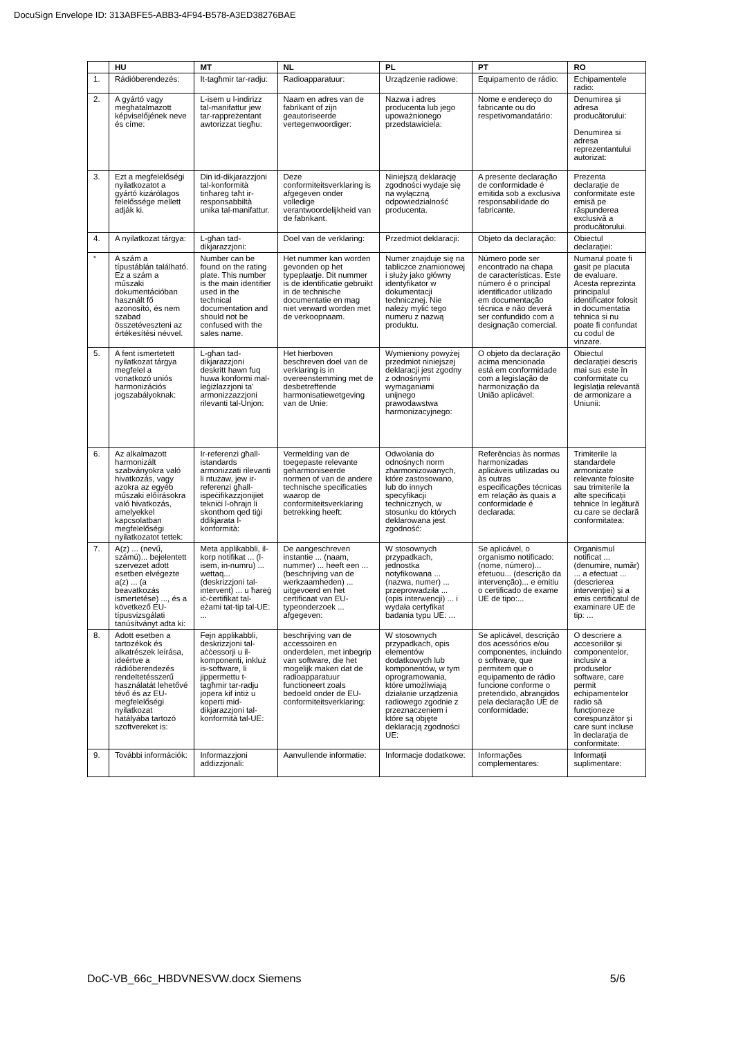DocuSign Envelope ID: 313ABFE5-ABB3-4F94-B578-A3ED38276BAE
| | HU | MT | NL | PL | PT | RO |
| --- | --- | --- | --- | --- | --- | --- |
| 1. | Rádióberendezés: | It-tagħmir tar-radju: | Radioapparatuur: | Urządzenie radiowe: | Equipamento de rádio: | Echipamentele radio: |
| 2. | A gyártó vagy meghatalmazott képviselőjének neve és címe: | L-isem u l-indirizz tal-manifattur jew tar-rappreżentant awtorizzat tiegħu: | Naam en adres van de fabrikant of zijn geautoriseerde vertegenwoordiger: | Nazwa i adres producenta lub jego upoważnionego przedstawiciela: | Nome e endereço do fabricante ou do respetivomandatário: | Denumirea și adresa producătorului: Denumirea si adresa reprezentantului autorizat: |
| 3. | Ezt a megfelelőségi nyilatkozatot a gyártó kizárólagos felelőssége mellett adják ki. | Din id-dikjarazzjoni tal-konformità tinħareg taħt ir-responsabbiltà unika tal-manifattur. | Deze conformiteitsverklaring is afgegeven onder volledige verantwoordelijkheid van de fabrikant. | Niniejszą deklarację zgodności wydaje się na wyłączną odpowiedzialność producenta. | A presente declaração de conformidade é emitida sob a exclusiva responsabilidade do fabricante. | Prezenta declarație de conformitate este emisă pe răspunderea exclusivă a producătorului. |
| 4. | A nyilatkozat tárgya: | L-għan tad-dikjarazzjoni: | Doel van de verklaring: | Przedmiot deklaracji: | Objeto da declaração: | Obiectul declarației: |
| <sup>*</sup> | A szám a típustáblán található. Ez a szám a műszaki dokumentációban használt fő azonosító, és nem szabad összetéveszteni az értékesítési névvel. | Number can be found on the rating plate. This number is the main identifier used in the technical documentation and should not be confused with the sales name. | Het nummer kan worden gevonden op het typeplaatje. Dit nummer is de identificatie gebruikt in de technische documentatie en mag niet verward worden met de verkoopnaam. | Numer znajduje się na tabliczce znamionowej i służy jako główny identyfikator w dokumentacji technicznej. Nie należy mylić tego numeru z nazwą produktu. | Número pode ser encontrado na chapa de características. Este número é o principal identificador utilizado em documentação técnica e não deverá ser confundido com a designação comercial. | Numarul poate fi gasit pe placuta de evaluare. Acesta reprezinta principalul identificator folosit in documentatia tehnica si nu poate fi confundat cu codul de vinzare. |
| 5. | A fent ismertetett nyilatkozat tárgya megfelel a vonatkozó uniós harmonizációs jogszabályoknak: | L-għan tad-dikjarazzjoni deskritt hawn fuq huwa konformi mal-leġiżlazzjoni ta' armonizzazzjoni rilevanti tal-Unjon: | Het hierboven beschreven doel van de verklaring is in overeenstemming met de desbetreffende harmonisatiewetgeving van de Unie: | Wymieniony powyżej przedmiot niniejszej deklaracji jest zgodny z odnośnymi wymaganiami unijnego prawodawstwa harmonizacyjnego: | O objeto da declaração acima mencionada está em conformidade com a legislação de harmonização da União aplicável: | Obiectul declarației descris mai sus este în conformitate cu legislația relevantă de armonizare a Uniunii: |
| 6. | Az alkalmazott harmonizált szabványokra való hivatkozás, vagy azokra az egyéb műszaki előírásokra való hivatkozás, amelyekkel kapcsolatban megfelelőségi nyilatkozatot tettek: | Ir-referenzi għall-istandards armonizzati rilevanti li ntużaw, jew ir-referenzi għall-ispeċifikazzjonijiet tekniċi l-oħrajn li skonthom qed tiġi ddikjarata l-konformità: | Vermelding van de toegepaste relevante geharmoniseerde normen of van de andere technische specificaties waarop de conformiteitsverklaring betrekking heeft: | Odwołania do odnośnych norm zharmonizowanych, które zastosowano, lub do innych specyfikacji technicznych, w stosunku do których deklarowana jest zgodność: | Referências às normas harmonizadas aplicáveis utilizadas ou às outras especificações técnicas em relação às quais a conformidade é declarada: | Trimiterile la standardele armonizate relevante folosite sau trimiterile la alte specificații tehnice în legătură cu care se declară conformitatea: |
| 7. | A(z) ... (nevű, számú)... bejelentett szervezet adott esetben elvégezte a(z) ... (a beavatkozás ismertetése) ..., és a következő EU-típusvizsgálati tanúsítványt adta ki: | Meta applikabbli, il-korp notifikat ... (l-isem, in-numru) ... wettaq... (deskrizzjoni tal-intervent) ... u ħareġ iċ-ċertifikat tal-eżami tat-tip tal-UE: ... | De aangeschreven instantie ... (naam, nummer) ... heeft een ... (beschrijving van de werkzaamheden) ... uitgevoerd en het certificaat van EU-typeonderzoek ... afgegeven: | W stosownych przypadkach, jednostka notyfikowana ... (nazwa, numer) ... przeprowadziła ... (opis interwencji) ... i wydała certyfikat badania typu UE: ... | Se aplicável, o organismo notificado: (nome, número)... efetuou... (descrição da intervenção)... e emitiu o certificado de exame UE de tipo:... | Organismul notificat ... (denumire, număr) ... a efectuat ... (descrierea intervenției) și a emis certificatul de examinare UE de tip: ... |
| 8. | Adott esetben a tartozékok és alkatrészek leírása, ideértve a rádióberendezés rendeltetésszerű használatát lehetővé tévő és az EU-megfelelőségi nyilatkozat hatályába tartozó szoftvereket is: | Fejn applikabbli, deskrizzjoni tal-aċċessorji u il-komponenti, inkluż is-software, li jippermettu t-tagħmir tar-radju jopera kif intiż u koperti mid-dikjarazzjoni tal-konformità tal-UE: | beschrijving van de accessoiren en onderdelen, met inbegrip van software, die het mogelijk maken dat de radioapparatuur functioneert zoals bedoeld onder de EU-conformiteitsverklaring: | W stosownych przypadkach, opis elementów dodatkowych lub komponentów, w tym oprogramowania, które umożliwiają działanie urządzenia radiowego zgodnie z przeznaczeniem i które są objęte deklaracją zgodności UE: | Se aplicável, descrição dos acessórios e/ou componentes, incluindo o software, que permitem que o equipamento de rádio funcione conforme o pretendido, abrangidos pela declaração UE de conformidade: | O descriere a accesoriilor și componentelor, inclusiv a produselor software, care permit echipamentelor radio să funcționeze corespunzător și care sunt incluse în declarația de conformitate: |
| 9. | További információk: | Informazzjoni addizzjonali: | Aanvullende informatie: | Informacje dodatkowe: | Informações complementares: | Informații suplimentare: |
DoC-VB_66c_HBDVNESVW.docx Siemens 5/6